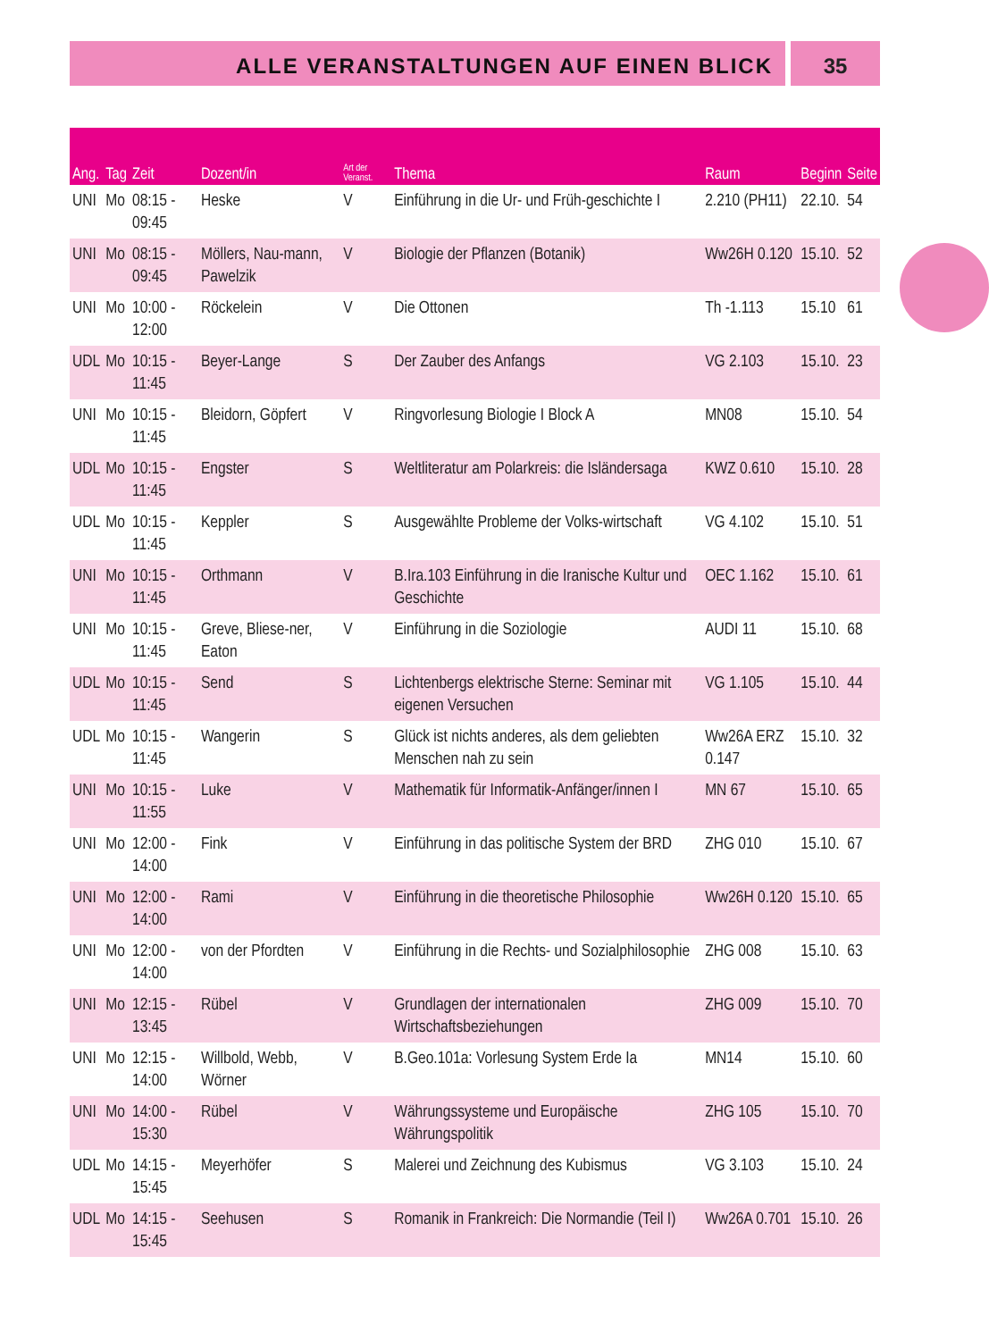ALLE VERANSTALTUNGEN AUF EINEN BLICK
35
| Ang. | Tag | Zeit | Dozent/in | Art der Veranst. | Thema | Raum | Beginn | Seite |
| --- | --- | --- | --- | --- | --- | --- | --- | --- |
| UNI | Mo | 08:15 - 09:45 | Heske | V | Einführung in die Ur- und Früh-geschichte I | 2.210 (PH11) | 22.10. | 54 |
| UNI | Mo | 08:15 - 09:45 | Möllers, Nau-mann, Pawelzik | V | Biologie der Pflanzen (Botanik) | Ww26H 0.120 | 15.10. | 52 |
| UNI | Mo | 10:00 - 12:00 | Röckelein | V | Die Ottonen | Th -1.113 | 15.10 | 61 |
| UDL | Mo | 10:15 - 11:45 | Beyer-Lange | S | Der Zauber des Anfangs | VG 2.103 | 15.10. | 23 |
| UNI | Mo | 10:15 - 11:45 | Bleidorn, Göpfert | V | Ringvorlesung Biologie I Block A | MN08 | 15.10. | 54 |
| UDL | Mo | 10:15 - 11:45 | Engster | S | Weltliteratur am Polarkreis: die Isländersaga | KWZ 0.610 | 15.10. | 28 |
| UDL | Mo | 10:15 - 11:45 | Keppler | S | Ausgewählte Probleme der Volks-wirtschaft | VG 4.102 | 15.10. | 51 |
| UNI | Mo | 10:15 - 11:45 | Orthmann | V | B.Ira.103 Einführung in die Iranische Kultur und Geschichte | OEC 1.162 | 15.10. | 61 |
| UNI | Mo | 10:15 - 11:45 | Greve, Bliese-ner, Eaton | V | Einführung in die Soziologie | AUDI 11 | 15.10. | 68 |
| UDL | Mo | 10:15 - 11:45 | Send | S | Lichtenbergs elektrische Sterne: Seminar mit eigenen Versuchen | VG 1.105 | 15.10. | 44 |
| UDL | Mo | 10:15 - 11:45 | Wangerin | S | Glück ist nichts anderes, als dem geliebten Menschen nah zu sein | Ww26A ERZ 0.147 | 15.10. | 32 |
| UNI | Mo | 10:15 - 11:55 | Luke | V | Mathematik für Informatik-Anfänger/innen I | MN 67 | 15.10. | 65 |
| UNI | Mo | 12:00 - 14:00 | Fink | V | Einführung in das politische System der BRD | ZHG 010 | 15.10. | 67 |
| UNI | Mo | 12:00 - 14:00 | Rami | V | Einführung in die theoretische Philosophie | Ww26H 0.120 | 15.10. | 65 |
| UNI | Mo | 12:00 - 14:00 | von der Pfordten | V | Einführung in die Rechts- und Sozialphilosophie | ZHG 008 | 15.10. | 63 |
| UNI | Mo | 12:15 - 13:45 | Rübel | V | Grundlagen der internationalen Wirtschaftsbeziehungen | ZHG 009 | 15.10. | 70 |
| UNI | Mo | 12:15 - 14:00 | Willbold, Webb, Wörner | V | B.Geo.101a: Vorlesung System Erde Ia | MN14 | 15.10. | 60 |
| UNI | Mo | 14:00 - 15:30 | Rübel | V | Währungssysteme und Europäische Währungspolitik | ZHG 105 | 15.10. | 70 |
| UDL | Mo | 14:15 - 15:45 | Meyerhöfer | S | Malerei und Zeichnung des Kubismus | VG 3.103 | 15.10. | 24 |
| UDL | Mo | 14:15 - 15:45 | Seehusen | S | Romanik in Frankreich: Die Normandie (Teil I) | Ww26A 0.701 | 15.10. | 26 |